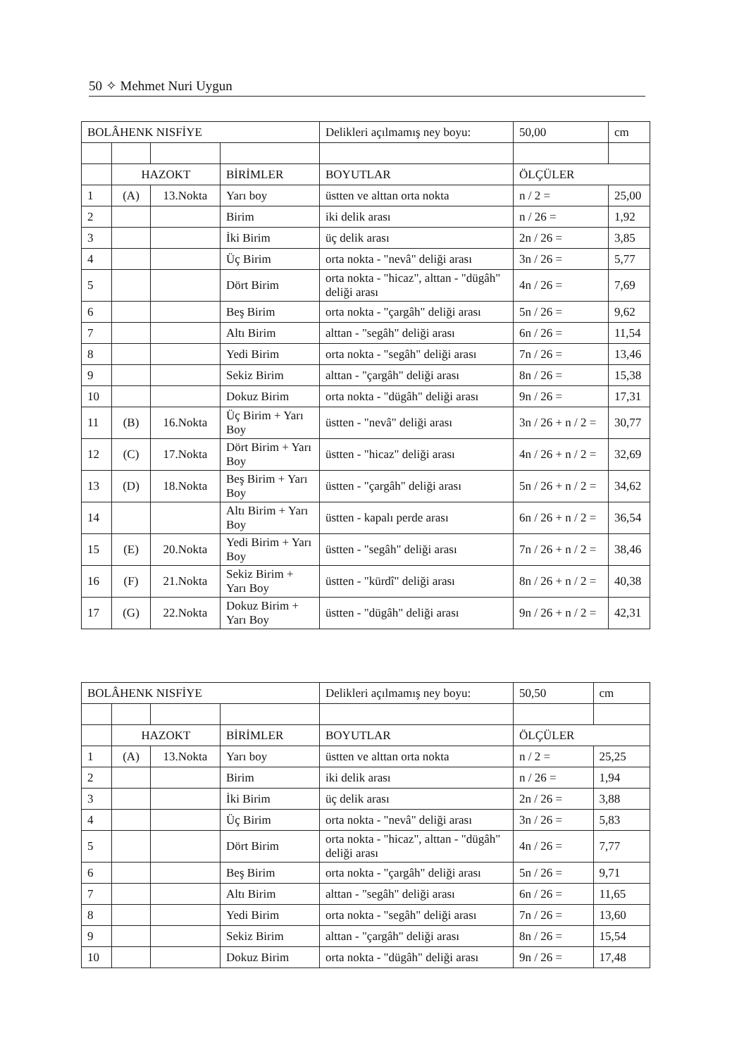50 ✧ Mehmet Nuri Uygun
| BOLÂHENK NISFİYE | | | | Delikleri açılmamış ney boyu: | 50,00 | cm |
| | HAZOKT | | BİRİMLER | BOYUTLAR | ÖLÇÜLER | |
| 1 | (A) | 13.Nokta | Yarı boy | üstten ve alttan orta nokta | n / 2 = | 25,00 |
| 2 | | | Birim | iki delik arası | n / 26 = | 1,92 |
| 3 | | | İki Birim | üç delik arası | 2n / 26 = | 3,85 |
| 4 | | | Üç Birim | orta nokta - "nevâ" deliği arası | 3n / 26 = | 5,77 |
| 5 | | | Dört Birim | orta nokta - "hicaz", alttan - "dügâh" deliği arası | 4n / 26 = | 7,69 |
| 6 | | | Beş Birim | orta nokta - "çargâh" deliği arası | 5n / 26 = | 9,62 |
| 7 | | | Altı Birim | alttan - "segâh" deliği arası | 6n / 26 = | 11,54 |
| 8 | | | Yedi Birim | orta nokta - "segâh" deliği arası | 7n / 26 = | 13,46 |
| 9 | | | Sekiz Birim | alttan - "çargâh" deliği arası | 8n / 26 = | 15,38 |
| 10 | | | Dokuz Birim | orta nokta - "dügâh" deliği arası | 9n / 26 = | 17,31 |
| 11 | (B) | 16.Nokta | Üç Birim + Yarı Boy | üstten - "nevâ" deliği arası | 3n / 26 + n / 2 = | 30,77 |
| 12 | (C) | 17.Nokta | Dört Birim + Yarı Boy | üstten - "hicaz" deliği arası | 4n / 26 + n / 2 = | 32,69 |
| 13 | (D) | 18.Nokta | Beş Birim + Yarı Boy | üstten - "çargâh" deliği arası | 5n / 26 + n / 2 = | 34,62 |
| 14 | | | Altı Birim + Yarı Boy | üstten - kapalı perde arası | 6n / 26 + n / 2 = | 36,54 |
| 15 | (E) | 20.Nokta | Yedi Birim + Yarı Boy | üstten - "segâh" deliği arası | 7n / 26 + n / 2 = | 38,46 |
| 16 | (F) | 21.Nokta | Sekiz Birim + Yarı Boy | üstten - "kürdî" deliği arası | 8n / 26 + n / 2 = | 40,38 |
| 17 | (G) | 22.Nokta | Dokuz Birim + Yarı Boy | üstten - "dügâh" deliği arası | 9n / 26 + n / 2 = | 42,31 |
| BOLÂHENK NISFİYE | | | | Delikleri açılmamış ney boyu: | 50,50 | cm |
| | HAZOKT | | BİRİMLER | BOYUTLAR | ÖLÇÜLER | |
| 1 | (A) | 13.Nokta | Yarı boy | üstten ve alttan orta nokta | n / 2 = | 25,25 |
| 2 | | | Birim | iki delik arası | n / 26 = | 1,94 |
| 3 | | | İki Birim | üç delik arası | 2n / 26 = | 3,88 |
| 4 | | | Üç Birim | orta nokta - "nevâ" deliği arası | 3n / 26 = | 5,83 |
| 5 | | | Dört Birim | orta nokta - "hicaz", alttan - "dügâh" deliği arası | 4n / 26 = | 7,77 |
| 6 | | | Beş Birim | orta nokta - "çargâh" deliği arası | 5n / 26 = | 9,71 |
| 7 | | | Altı Birim | alttan - "segâh" deliği arası | 6n / 26 = | 11,65 |
| 8 | | | Yedi Birim | orta nokta - "segâh" deliği arası | 7n / 26 = | 13,60 |
| 9 | | | Sekiz Birim | alttan - "çargâh" deliği arası | 8n / 26 = | 15,54 |
| 10 | | | Dokuz Birim | orta nokta - "dügâh" deliği arası | 9n / 26 = | 17,48 |